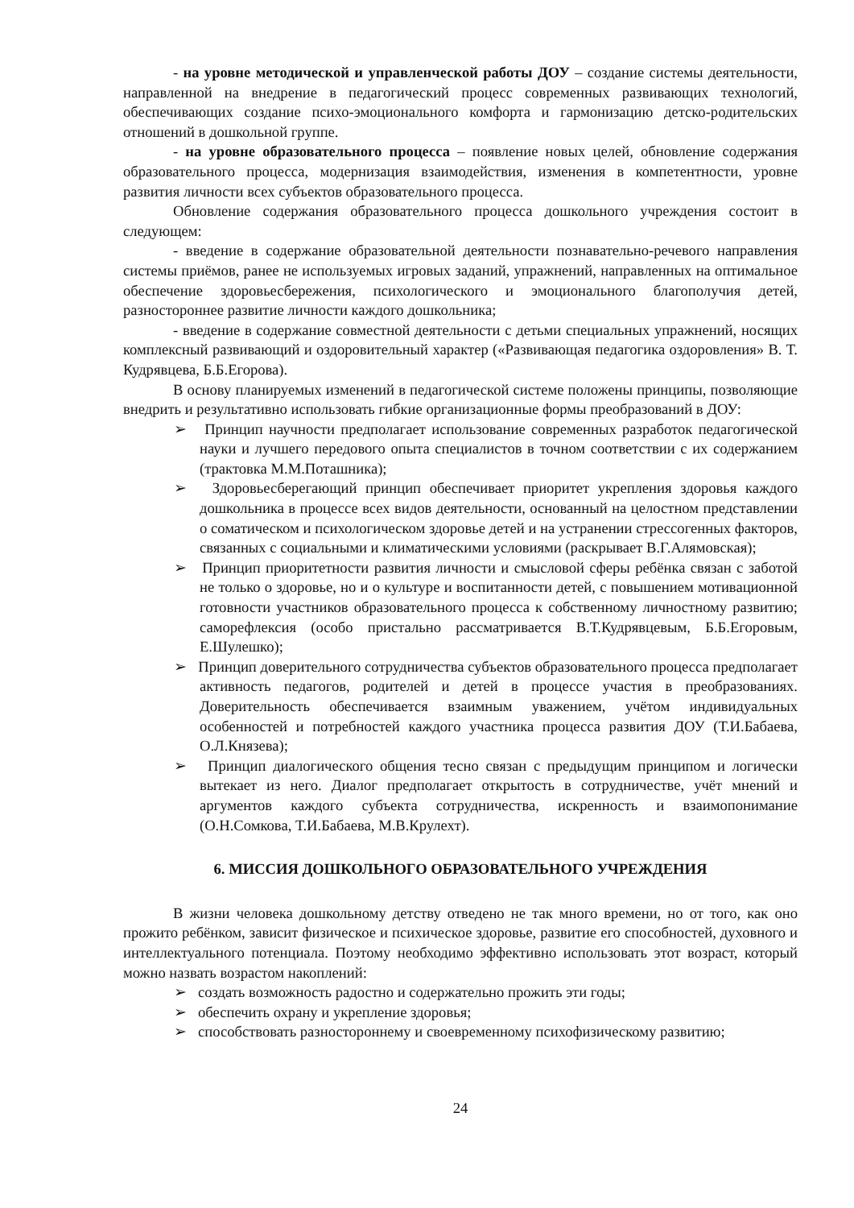- на уровне методической и управленческой работы ДОУ – создание системы деятельности, направленной на внедрение в педагогический процесс современных развивающих технологий, обеспечивающих создание психо-эмоционального комфорта и гармонизацию детско-родительских отношений в дошкольной группе.
- на уровне образовательного процесса – появление новых целей, обновление содержания образовательного процесса, модернизация взаимодействия, изменения в компетентности, уровне развития личности всех субъектов образовательного процесса.
Обновление содержания образовательного процесса дошкольного учреждения состоит в следующем:
- введение в содержание образовательной деятельности познавательно-речевого направления системы приёмов, ранее не используемых игровых заданий, упражнений, направленных на оптимальное обеспечение здоровьесбережения, психологического и эмоционального благополучия детей, разностороннее развитие личности каждого дошкольника;
- введение в содержание совместной деятельности с детьми специальных упражнений, носящих комплексный развивающий и оздоровительный характер («Развивающая педагогика оздоровления» В. Т. Кудрявцева, Б.Б.Егорова).
В основу планируемых изменений в педагогической системе положены принципы, позволяющие внедрить и результативно использовать гибкие организационные формы преобразований в ДОУ:
➢ Принцип научности предполагает использование современных разработок педагогической науки и лучшего передового опыта специалистов в точном соответствии с их содержанием (трактовка М.М.Поташника);
➢ Здоровьесберегающий принцип обеспечивает приоритет укрепления здоровья каждого дошкольника в процессе всех видов деятельности, основанный на целостном представлении о соматическом и психологическом здоровье детей и на устранении стрессогенных факторов, связанных с социальными и климатическими условиями (раскрывает В.Г.Алямовская);
➢ Принцип приоритетности развития личности и смысловой сферы ребёнка связан с заботой не только о здоровье, но и о культуре и воспитанности детей, с повышением мотивационной готовности участников образовательного процесса к собственному личностному развитию; саморефлексия (особо пристально рассматривается В.Т.Кудрявцевым, Б.Б.Егоровым, Е.Шулешко);
➢ Принцип доверительного сотрудничества субъектов образовательного процесса предполагает активность педагогов, родителей и детей в процессе участия в преобразованиях. Доверительность обеспечивается взаимным уважением, учётом индивидуальных особенностей и потребностей каждого участника процесса развития ДОУ (Т.И.Бабаева, О.Л.Князева);
➢ Принцип диалогического общения тесно связан с предыдущим принципом и логически вытекает из него. Диалог предполагает открытость в сотрудничестве, учёт мнений и аргументов каждого субъекта сотрудничества, искренность и взаимопонимание (О.Н.Сомкова, Т.И.Бабаева, М.В.Крулехт).
6. МИССИЯ ДОШКОЛЬНОГО ОБРАЗОВАТЕЛЬНОГО УЧРЕЖДЕНИЯ
В жизни человека дошкольному детству отведено не так много времени, но от того, как оно прожито ребёнком, зависит физическое и психическое здоровье, развитие его способностей, духовного и интеллектуального потенциала. Поэтому необходимо эффективно использовать этот возраст, который можно назвать возрастом накоплений:
➢ создать возможность радостно и содержательно прожить эти годы;
➢ обеспечить охрану и укрепление здоровья;
➢ способствовать разностороннему и своевременному психофизическому развитию;
24